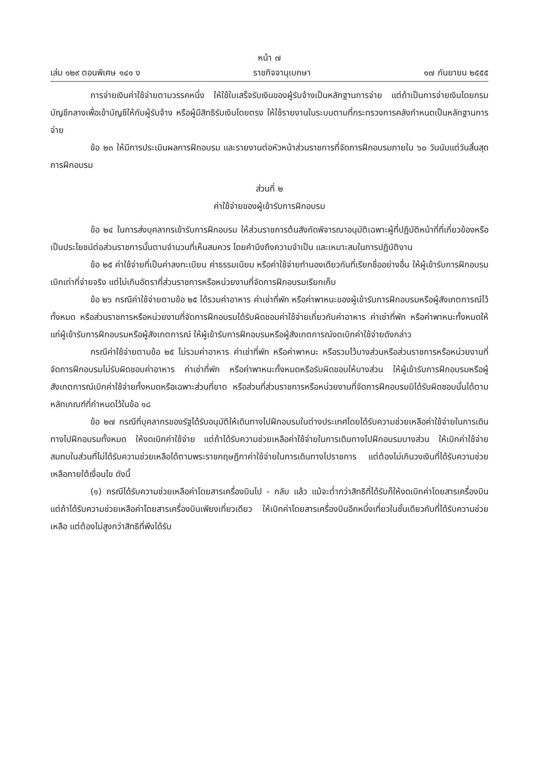หน้า ๗
เล่ม ๑๒๙ ตอนพิเศษ ๑๔๑ ง ราชกิจจานุเบกษา ๑๗ กันยายน ๒๕๕๕
การจ่ายเงินค่าใช้จ่ายตามวรรคหนึ่ง ให้ใช้ใบเสร็จรับเงินของผู้รับจ้างเป็นหลักฐานการจ่าย แต่ถ้าเป็นการจ่ายเงินโดยกรมบัญชีกลางเพื่อเข้าบัญชีให้กับผู้รับจ้าง หรือผู้มีสิทธิรับเงินโดยตรง ให้ใช้รายงานในระบบตามที่กระทรวงการคลังกำหนดเป็นหลักฐานการจ่าย
ข้อ ๒๓ ให้มีการประเมินผลการฝึกอบรม และรายงานต่อหัวหน้าส่วนราชการที่จัดการฝึกอบรมภายใน ๖๐ วันนับแต่วันสิ้นสุดการฝึกอบรม
ส่วนที่ ๒
ค่าใช้จ่ายของผู้เข้ารับการฝึกอบรม
ข้อ ๒๔ ในการส่งบุคลากรเข้ารับการฝึกอบรม ให้ส่วนราชการต้นสังกัดพิจารณาอนุมัติเฉพาะผู้ที่ปฏิบัติหน้าที่ที่เกี่ยวข้องหรือเป็นประโยชน์ต่อส่วนราชการนั้นตามจำนวนที่เห็นสมควร โดยคำนึงถึงความจำเป็น และเหมาะสมในการปฏิบัติงาน
ข้อ ๒๕ ค่าใช้จ่ายที่เป็นค่าลงทะเบียน ค่าธรรมเนียม หรือค่าใช้จ่ายทำนองเดียวกันที่เรียกชื่ออย่างอื่น ให้ผู้เข้ารับการฝึกอบรมเบิกเท่าที่จ่ายจริง แต่ไม่เกินอัตราที่ส่วนราชการหรือหน่วยงานที่จัดการฝึกอบรมเรียกเก็บ
ข้อ ๒๖ กรณีค่าใช้จ่ายตามข้อ ๒๕ ได้รวมค่าอาหาร ค่าเช่าที่พัก หรือค่าพาหนะของผู้เข้ารับการฝึกอบรมหรือผู้สังเกตการณ์ไว้ทั้งหมด หรือส่วนราชการหรือหน่วยงานที่จัดการฝึกอบรมได้รับผิดชอบค่าใช้จ่ายเกี่ยวกับค่าอาหาร ค่าเช่าที่พัก หรือค่าพาหนะทั้งหมดให้แก่ผู้เข้ารับการฝึกอบรมหรือผู้สังเกตการณ์ ให้ผู้เข้ารับการฝึกอบรมหรือผู้สังเกตการณ์งดเบิกค่าใช้จ่ายดังกล่าว
กรณีค่าใช้จ่ายตามข้อ ๒๕ ไม่รวมค่าอาหาร ค่าเช่าที่พัก หรือค่าพาหนะ หรือรวมไว้บางส่วนหรือส่วนราชการหรือหน่วยงานที่จัดการฝึกอบรมไม่รับผิดชอบค่าอาหาร ค่าเช่าที่พัก หรือค่าพาหนะทั้งหมดหรือรับผิดชอบให้บางส่วน ให้ผู้เข้ารับการฝึกอบรมหรือผู้สังเกตการณ์เบิกค่าใช้จ่ายทั้งหมดหรือเฉพาะส่วนที่ขาด หรือส่วนที่ส่วนราชการหรือหน่วยงานที่จัดการฝึกอบรมมิได้รับผิดชอบนั้นได้ตามหลักเกณฑ์ที่กำหนดไว้ในข้อ ๑๘
ข้อ ๒๗ กรณีที่บุคลากรของรัฐได้รับอนุมัติให้เดินทางไปฝึกอบรมในต่างประเทศโดยได้รับความช่วยเหลือค่าใช้จ่ายในการเดินทางไปฝึกอบรมทั้งหมด ให้งดเบิกค่าใช้จ่าย แต่ถ้าได้รับความช่วยเหลือค่าใช้จ่ายในการเดินทางไปฝึกอบรมบางส่วน ให้เบิกค่าใช้จ่ายสมทบในส่วนที่ไม่ได้รับความช่วยเหลือได้ตามพระราชกฤษฎีกาค่าใช้จ่ายในการเดินทางไปราชการ แต่ต้องไม่เกินวงเงินที่ได้รับความช่วยเหลือภายใต้เงื่อนไข ดังนี้
(๑) กรณีได้รับความช่วยเหลือค่าโดยสารเครื่องบินไป - กลับ แล้ว แม้จะต่ำกว่าสิทธิที่ได้รับก็ให้งดเบิกค่าโดยสารเครื่องบิน แต่ถ้าได้รับความช่วยเหลือค่าโดยสารเครื่องบินเพียงเที่ยวเดียว ให้เบิกค่าโดยสารเครื่องบินอีกหนึ่งเที่ยวในชั้นเดียวกับที่ได้รับความช่วยเหลือ แต่ต้องไม่สูงกว่าสิทธิที่พึงได้รับ